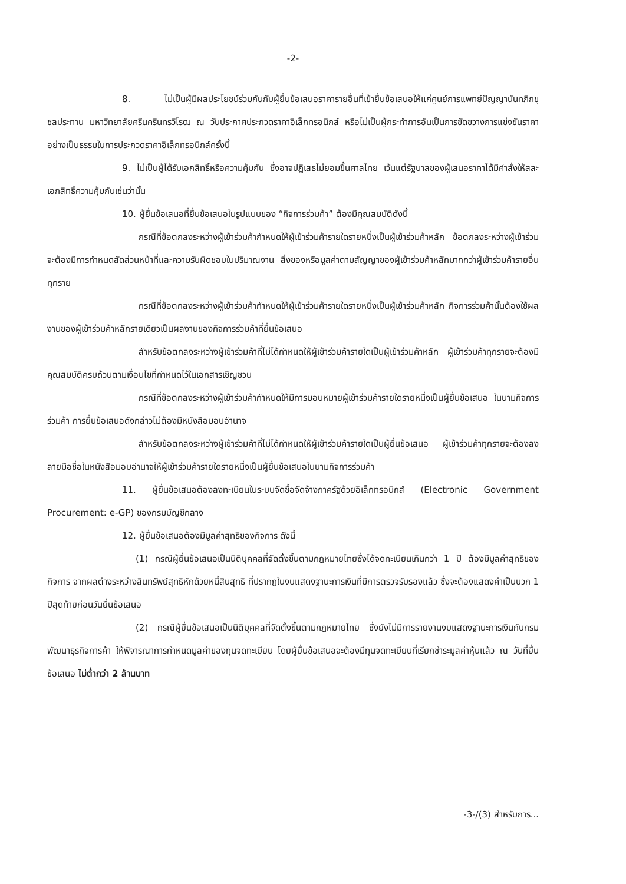-2-
8. ไม่เป็นผู้มีผลประโยชน์ร่วมกันกับผู้ยื่นข้อเสนอราคารายอื่นที่เข้ายื่นข้อเสนอให้แก่ศูนย์การแพทย์ปัญญานันทภิกขุ ชลประทาน มหาวิทยาลัยศรีนครินทรวิโรฒ ณ วันประกาศประกวดราคาอิเล็กทรอนิกส์ หรือไม่เป็นผู้กระทำการอันเป็นการขัดขวางการแข่งขันราคาอย่างเป็นธรรมในการประกวดราคาอิเล็กทรอนิกส์ครั้งนี้
9. ไม่เป็นผู้ได้รับเอกสิทธิ์หรือความคุ้มกัน ซึ่งอาจปฏิเสธไม่ยอมขึ้นศาลไทย เว้นแต่รัฐบาลของผู้เสนอราคาได้มีคำสั่งให้สละเอกสิทธิ์ความคุ้มกันเช่นว่านั้น
10. ผู้ยื่นข้อเสนอที่ยื่นข้อเสนอในรูปแบบของ “กิจการร่วมค้า” ต้องมีคุณสมบัติดังนี้
กรณีที่ข้อตกลงระหว่างผู้เข้าร่วมค้ากำหนดให้ผู้เข้าร่วมค้ารายใดรายหนึ่งเป็นผู้เข้าร่วมค้าหลัก ข้อตกลงระหว่างผู้เข้าร่วมจะต้องมีการกำหนดสัดส่วนหน้าที่และความรับผิดชอบในปริมาณงาน สิ่งของหรือมูลค่าตามสัญญาของผู้เข้าร่วมค้าหลักมากกว่าผู้เข้าร่วมค้ารายอื่นทุกราย
กรณีที่ข้อตกลงระหว่างผู้เข้าร่วมค้ากำหนดให้ผู้เข้าร่วมค้ารายใดรายหนึ่งเป็นผู้เข้าร่วมค้าหลัก กิจการร่วมค้านั้นต้องใช้ผลงานของผู้เข้าร่วมค้าหลักรายเดียวเป็นผลงานของกิจการร่วมค้าที่ยื่นข้อเสนอ
สำหรับข้อตกลงระหว่างผู้เข้าร่วมค้าที่ไม่ได้กำหนดให้ผู้เข้าร่วมค้ารายใดเป็นผู้เข้าร่วมค้าหลัก ผู้เข้าร่วมค้าทุกรายจะต้องมีคุณสมบัติครบถ้วนตามเงื่อนไขที่กำหนดไว้ในเอกสารเชิญชวน
กรณีที่ข้อตกลงระหว่างผู้เข้าร่วมค้ากำหนดให้มีการมอบหมายผู้เข้าร่วมค้ารายใดรายหนึ่งเป็นผู้ยื่นข้อเสนอ ในนามกิจการร่วมค้า การยื่นข้อเสนอดังกล่าวไม่ต้องมีหนังสือมอบอำนาจ
สำหรับข้อตกลงระหว่างผู้เข้าร่วมค้าที่ไม่ได้กำหนดให้ผู้เข้าร่วมค้ารายใดเป็นผู้ยื่นข้อเสนอ ผู้เข้าร่วมค้าทุกรายจะต้องลงลายมือชื่อในหนังสือมอบอำนาจให้ผู้เข้าร่วมค้ารายใดรายหนึ่งเป็นผู้ยื่นข้อเสนอในนามกิจการร่วมค้า
11. ผู้ยื่นข้อเสนอต้องลงทะเบียนในระบบจัดซื้อจัดจ้างภาครัฐด้วยอิเล็กทรอนิกส์ (Electronic Government Procurement: e-GP) ของกรมบัญชีกลาง
12. ผู้ยื่นข้อเสนอต้องมีมูลค่าสุทธิของกิจการ ดังนี้
(1) กรณีผู้ยื่นข้อเสนอเป็นนิติบุคคลที่จัดตั้งขึ้นตามกฎหมายไทยซึ่งได้จดทะเบียนเกินกว่า 1 ปี ต้องมีมูลค่าสุทธิของกิจการ จากผลต่างระหว่างสินทรัพย์สุทธิหักด้วยหนี้สินสุทธิ ที่ปรากฏในงบแสดงฐานะการเงินที่มีการตรวจรับรองแล้ว ซึ่งจะต้องแสดงค่าเป็นบวก 1 ปีสุดท้ายก่อนวันยื่นข้อเสนอ
(2) กรณีผู้ยื่นข้อเสนอเป็นนิติบุคคลที่จัดตั้งขึ้นตามกฎหมายไทย ซึ่งยังไม่มีการรายงานงบแสดงฐานะการเงินกับกรมพัฒนาธุรกิจการค้า ให้พิจารณาการกำหนดมูลค่าของทุนจดทะเบียน โดยผู้ยื่นข้อเสนอจะต้องมีทุนจดทะเบียนที่เรียกชำระมูลค่าหุ้นแล้ว ณ วันที่ยื่นข้อเสนอ ไม่ต่ำกว่า 2 ล้านบาท
-3-/(3) สำหรับการ...